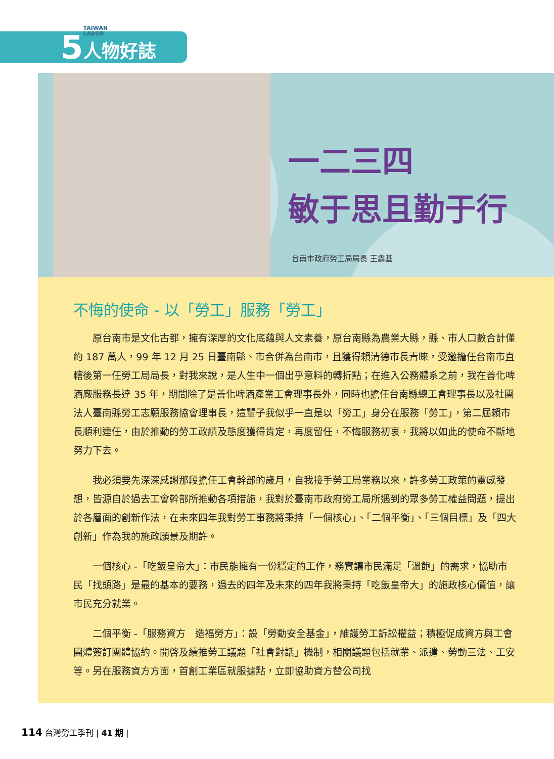5
TAIWAN
LABOR
人物好誌
一二三四
敏于思且勤于行
台南市政府勞工局局長 王鑫基
不悔的使命 - 以「勞工」服務「勞工」
原台南市是文化古都，擁有深厚的文化底蘊與人文素養，原台南縣為農業大縣，縣、市人口數合計僅約 187 萬人，99 年 12 月 25 日臺南縣、市合併為台南市，且獲得賴清德市長青睞，受邀擔任台南市直轄後第一任勞工局局長，對我來說，是人生中一個出乎意料的轉折點；在進入公務體系之前，我在善化啤酒廠服務長達 35 年，期間除了是善化啤酒產業工會理事長外，同時也擔任台南縣總工會理事長以及社團法人臺南縣勞工志願服務協會理事長，這輩子我似乎一直是以「勞工」身分在服務「勞工」，第二屆賴市長順利連任，由於推動的勞工政績及態度獲得肯定，再度留任，不悔服務初衷，我將以如此的使命不斷地努力下去。
我必須要先深深感謝那段擔任工會幹部的歲月，自我接手勞工局業務以來，許多勞工政策的靈感發想，皆源自於過去工會幹部所推動各項措施，我對於臺南市政府勞工局所遇到的眾多勞工權益問題，提出於各層面的創新作法，在未來四年我對勞工事務將秉持「一個核心」、「二個平衡」、「三個目標」及「四大創新」作為我的施政願景及期許。
一個核心 -「吃飯皇帝大」：市民能擁有一份穩定的工作，務實讓市民滿足「溫飽」的需求，協助市民「找頭路」是最的基本的要務，過去的四年及未來的四年我將秉持「吃飯皇帝大」的施政核心價值，讓市民充分就業。
二個平衡 -「服務資方　造福勞方」：設「勞動安全基金」，維護勞工訴訟權益；積極促成資方與工會團體簽訂團體協約。開啓及續推勞工議題「社會對話」機制，相關議題包括就業、派遣、勞動三法、工安等。另在服務資方方面，首創工業區就服據點，立即協助資方替公司找
114 台灣勞工季刊 | 41 期 |